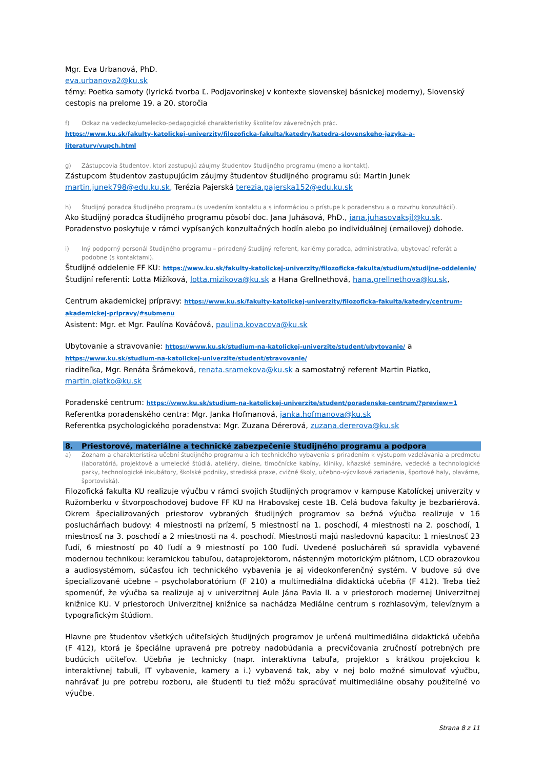Mgr. Eva Urbanová, PhD.
eva.urbanova2@ku.sk
témy: Poetka samoty (lyrická tvorba Ľ. Podjavorinskej v kontexte slovenskej básnickej moderny), Slovenský cestopis na prelome 19. a 20. storočia
f) Odkaz na vedecko/umelecko-pedagogické charakteristiky školiteľov záverečných prác.
https://www.ku.sk/fakulty-katolickej-univerzity/filozoficka-fakulta/katedry/katedra-slovenskeho-jazyka-a-literatury/vupch.html
g) Zástupcovia študentov, ktorí zastupujú záujmy študentov študijného programu (meno a kontakt).
Zástupcom študentov zastupujúcim záujmy študentov študijného programu sú: Martin Junek martin.junek798@edu.ku.sk, Terézia Pajerská terezia.pajerska152@edu.ku.sk
h) Študijný poradca študijného programu (s uvedením kontaktu a s informáciou o prístupe k poradenstvu a o rozvrhu konzultácií).
Ako študijný poradca študijného programu pôsobí doc. Jana Juhásová, PhD., jana.juhasovaksjl@ku.sk. Poradenstvo poskytuje v rámci vypísaných konzultačných hodín alebo po individuálnej (emailovej) dohode.
i) Iný podporný personál študijného programu – priradený študijný referent, kariérny poradca, administratíva, ubytovací referát a podobne (s kontaktami).
Študijné oddelenie FF KU: https://www.ku.sk/fakulty-katolickej-univerzity/filozoficka-fakulta/studium/studijne-oddelenie/
Študijní referenti: Lotta Mižíková, lotta.mizikova@ku.sk a Hana Grellnethová, hana.grellnethova@ku.sk,
Centrum akademickej prípravy: https://www.ku.sk/fakulty-katolickej-univerzity/filozoficka-fakulta/katedry/centrum-akademickej-pripravy/#submenu
Asistent: Mgr. et Mgr. Paulína Kováčová, paulina.kovacova@ku.sk
Ubytovanie a stravovanie: https://www.ku.sk/studium-na-katolickej-univerzite/student/ubytovanie/ a https://www.ku.sk/studium-na-katolickej-univerzite/student/stravovanie/
riaditeľka, Mgr. Renáta Šrámeková, renata.sramekova@ku.sk a samostatný referent Martin Piatko, martin.piatko@ku.sk
Poradenské centrum: https://www.ku.sk/studium-na-katolickej-univerzite/student/poradenske-centrum/?preview=1
Referentka poradenského centra: Mgr. Janka Hofmanová, janka.hofmanova@ku.sk
Referentka psychologického poradenstva: Mgr. Zuzana Dérerová, zuzana.dererova@ku.sk
8. Priestorové, materiálne a technické zabezpečenie študijného programu a podpora
a) Zoznam a charakteristika učební študijného programu a ich technického vybavenia s priradením k výstupom vzdelávania a predmetu (laboratóriá, projektové a umelecké štúdiá, ateliéry, dielne, tlmočnícke kabíny, kliniky, kňazské semináre, vedecké a technologické parky, technologické inkubátory, školské podniky, strediská praxe, cvičné školy, učebno-výcvikové zariadenia, športové haly, plavárne, športoviská).
Filozofická fakulta KU realizuje výučbu v rámci svojich študijných programov v kampuse Katolíckej univerzity v Ružomberku v štvorposchodovej budove FF KU na Hrabovskej ceste 1B. Celá budova fakulty je bezbariérová. Okrem špecializovaných priestorov vybraných študijných programov sa bežná výučba realizuje v 16 posluchárňach budovy: 4 miestnosti na prízemí, 5 miestností na 1. poschodí, 4 miestnosti na 2. poschodí, 1 miestnosť na 3. poschodí a 2 miestnosti na 4. poschodí. Miestnosti majú nasledovnú kapacitu: 1 miestnosť 23 ľudí, 6 miestností po 40 ľudí a 9 miestností po 100 ľudí. Uvedené poslucháreň sú spravidla vybavené modernou technikou: keramickou tabuľou, dataprojektorom, nástenným motorickým plátnom, LCD obrazovkou a audiosystémom, súčasťou ich technického vybavenia je aj videokonferenčný systém. V budove sú dve špecializované učebne – psycholaboratórium (F 210) a multimediálna didaktická učebňa (F 412). Treba tiež spomenúť, že výučba sa realizuje aj v univerzitnej Aule Jána Pavla II. a v priestoroch modernej Univerzitnej knižnice KU. V priestoroch Univerzitnej knižnice sa nachádza Mediálne centrum s rozhlasovým, televíznym a typografickým štúdiom.
Hlavne pre študentov všetkých učiteľských študijných programov je určená multimediálna didaktická učebňa (F 412), ktorá je špeciálne upravená pre potreby nadobúdania a precvičovania zručností potrebných pre budúcich učiteľov. Učebňa je technicky (napr. interaktívna tabuľa, projektor s krátkou projekciou k interaktívnej tabuli, IT vybavenie, kamery a i.) vybavená tak, aby v nej bolo možné simulovať výučbu, nahrávať ju pre potrebu rozboru, ale študenti tu tiež môžu spracúvať multimediálne obsahy použiteľné vo výučbe.
Strana 8 z 11